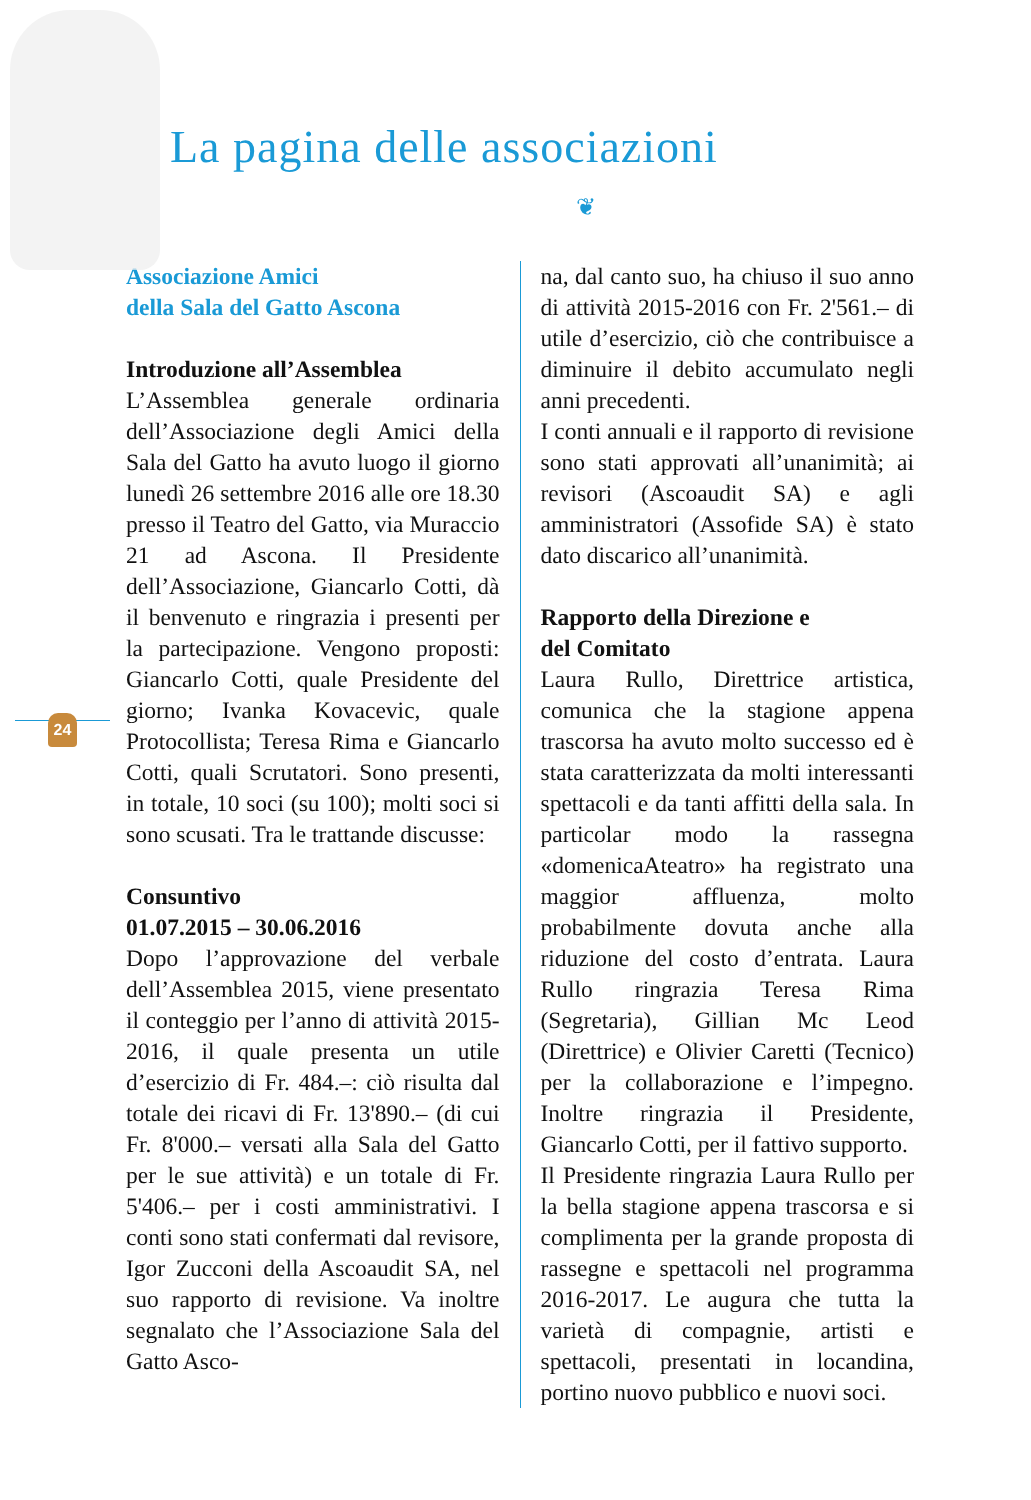La pagina delle associazioni
❦
24
Associazione Amici
della Sala del Gatto Ascona
Introduzione all’Assemblea
L’Assemblea generale ordinaria dell’Associazione degli Amici della Sala del Gatto ha avuto luogo il giorno lunedì 26 settembre 2016 alle ore 18.30 presso il Teatro del Gatto, via Muraccio 21 ad Ascona. Il Presidente dell’Associazione, Giancarlo Cotti, dà il benvenuto e ringrazia i presenti per la partecipazione. Vengono proposti: Giancarlo Cotti, quale Presidente del giorno; Ivanka Kovacevic, quale Protocollista; Teresa Rima e Giancarlo Cotti, quali Scrutatori. Sono presenti, in totale, 10 soci (su 100); molti soci si sono scusati. Tra le trattande discusse:
Consuntivo
01.07.2015 – 30.06.2016
Dopo l’approvazione del verbale dell’Assemblea 2015, viene presentato il conteggio per l’anno di attività 2015-2016, il quale presenta un utile d’esercizio di Fr. 484.–: ciò risulta dal totale dei ricavi di Fr. 13'890.– (di cui Fr. 8'000.– versati alla Sala del Gatto per le sue attività) e un totale di Fr. 5'406.– per i costi amministrativi. I conti sono stati confermati dal revisore, Igor Zucconi della Ascoaudit SA, nel suo rapporto di revisione. Va inoltre segnalato che l’Associazione Sala del Gatto Asco-
na, dal canto suo, ha chiuso il suo anno di attività 2015-2016 con Fr. 2'561.– di utile d’esercizio, ciò che contribuisce a diminuire il debito accumulato negli anni precedenti.
I conti annuali e il rapporto di revisione sono stati approvati all’unanimità; ai revisori (Ascoaudit SA) e agli amministratori (Assofide SA) è stato dato discarico all’unanimità.
Rapporto della Direzione e
del Comitato
Laura Rullo, Direttrice artistica, comunica che la stagione appena trascorsa ha avuto molto successo ed è stata caratterizzata da molti interessanti spettacoli e da tanti affitti della sala. In particolar modo la rassegna «domenicaAteatro» ha registrato una maggior affluenza, molto probabilmente dovuta anche alla riduzione del costo d’entrata. Laura Rullo ringrazia Teresa Rima (Segretaria), Gillian Mc Leod (Direttrice) e Olivier Caretti (Tecnico) per la collaborazione e l’impegno. Inoltre ringrazia il Presidente, Giancarlo Cotti, per il fattivo supporto.
Il Presidente ringrazia Laura Rullo per la bella stagione appena trascorsa e si complimenta per la grande proposta di rassegne e spettacoli nel programma 2016-2017. Le augura che tutta la varietà di compagnie, artisti e spettacoli, presentati in locandina, portino nuovo pubblico e nuovi soci.